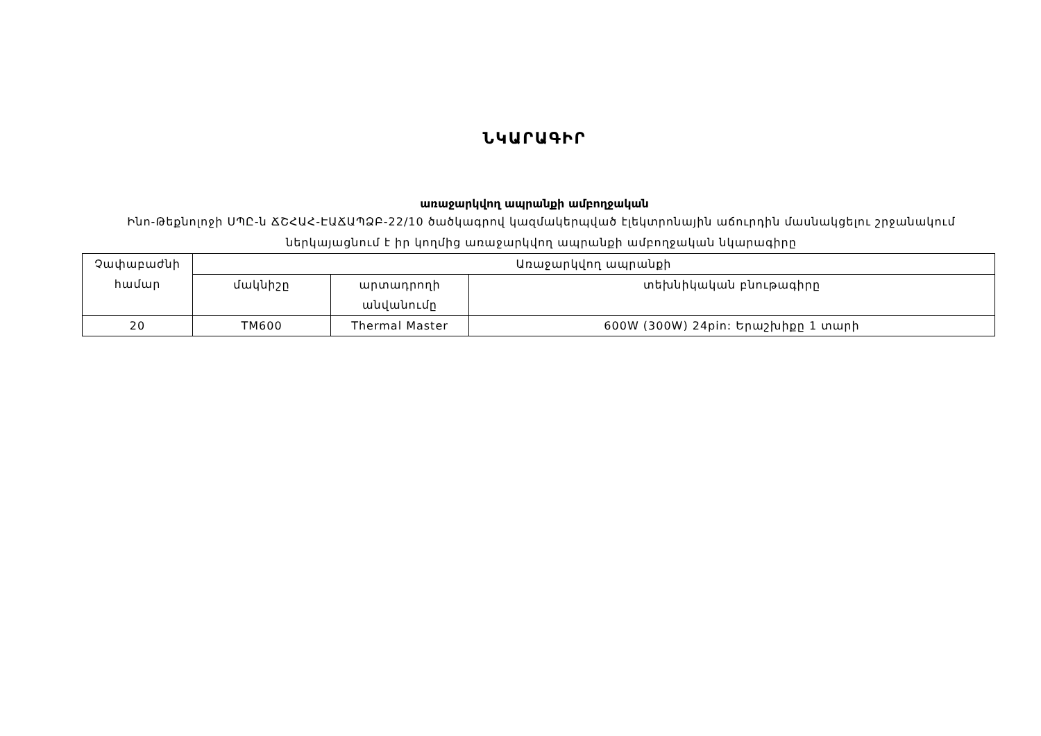ՆԿԱՐԱԳԻՐ
առաջարկվող ապրանքի ամբողջական
Ինո-Թեքնոլոջի ՍՊԸ-ն ՃՇՀԱՀ-ԷԱՃԱՊՁԲ-22/10 ծածկագրով կազմակերպված էլեկտրոնային աճուրդին մասնակցելու շրջանակում ներկայացնում է իր կողմից առաջարկվող ապրանքի ամբողջական նկարագիրը
| Չափաբաժնի համար | Առաջարկվող ապրանքի | | |
| --- | --- | --- | --- |
| | մակնիշը | արտադրողի անվանումը | տեխնիկական բնութագիրը |
| 20 | TM600 | Thermal Master | 600W (300W) 24pin: Երաշխիքը 1 տարի |